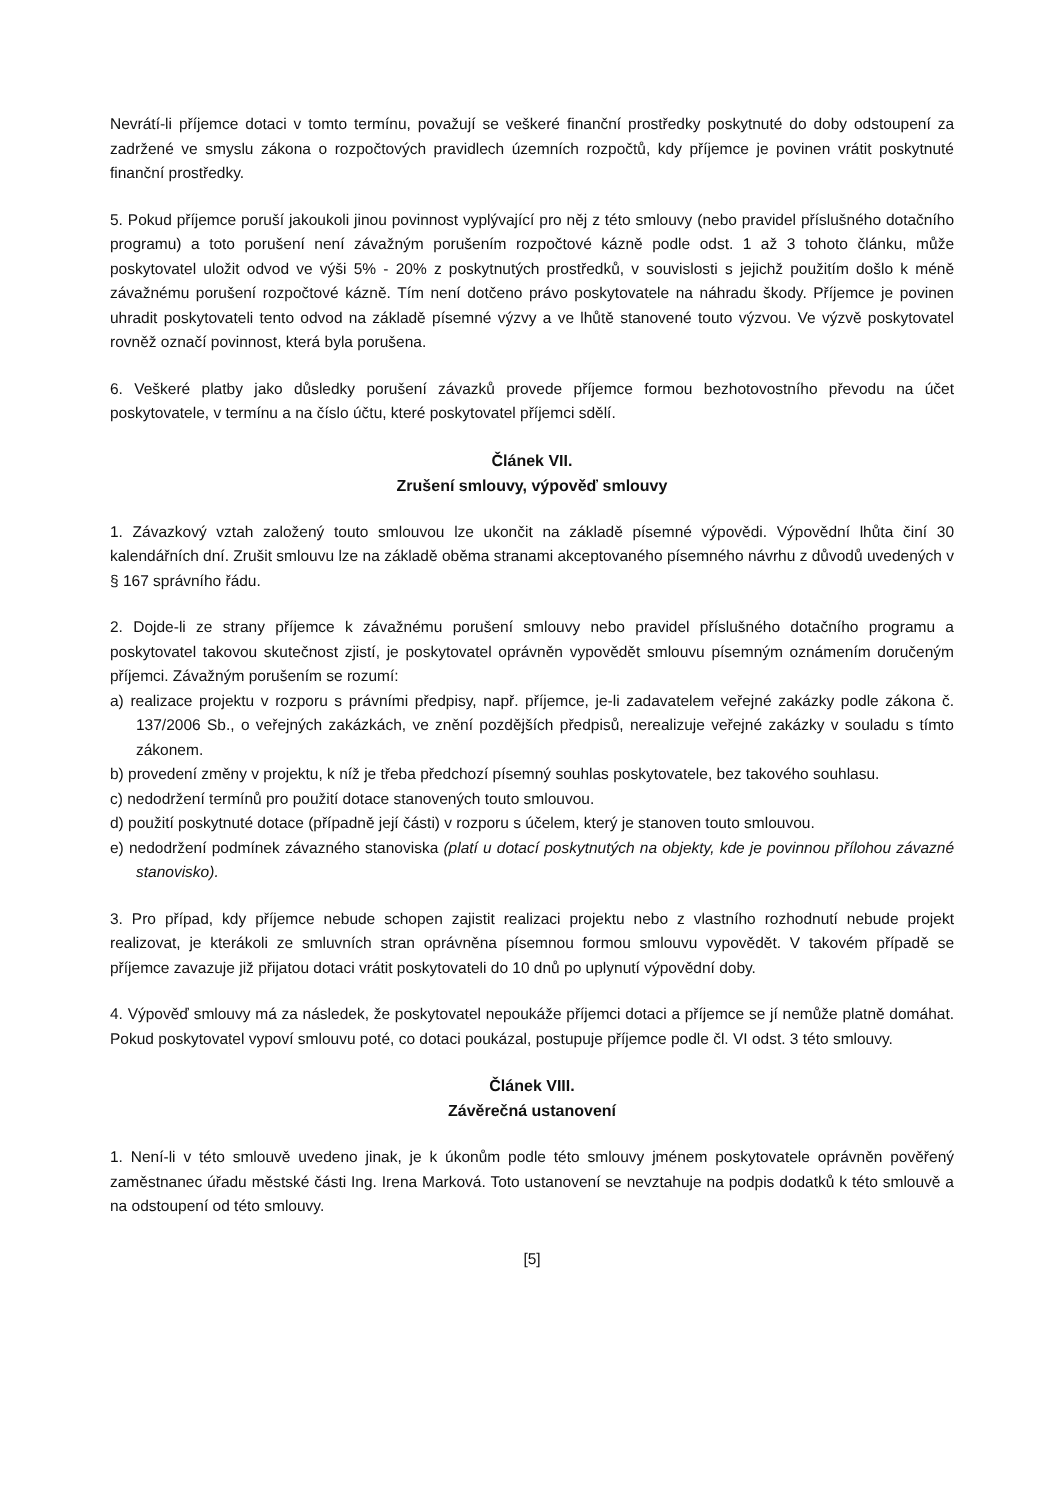Nevrátí-li příjemce dotaci v tomto termínu, považují se veškeré finanční prostředky poskytnuté do doby odstoupení za zadržené ve smyslu zákona o rozpočtových pravidlech územních rozpočtů, kdy příjemce je povinen vrátit poskytnuté finanční prostředky.
5. Pokud příjemce poruší jakoukoli jinou povinnost vyplývající pro něj z této smlouvy (nebo pravidel příslušného dotačního programu) a toto porušení není závažným porušením rozpočtové kázně podle odst. 1 až 3 tohoto článku, může poskytovatel uložit odvod ve výši 5% - 20% z poskytnutých prostředků, v souvislosti s jejichž použitím došlo k méně závažnému porušení rozpočtové kázně. Tím není dotčeno právo poskytovatele na náhradu škody. Příjemce je povinen uhradit poskytovateli tento odvod na základě písemné výzvy a ve lhůtě stanovené touto výzvou. Ve výzvě poskytovatel rovněž označí povinnost, která byla porušena.
6. Veškeré platby jako důsledky porušení závazků provede příjemce formou bezhotovostního převodu na účet poskytovatele, v termínu a na číslo účtu, které poskytovatel příjemci sdělí.
Článek VII.
Zrušení smlouvy, výpověď smlouvy
1. Závazkový vztah založený touto smlouvou lze ukončit na základě písemné výpovědi. Výpovědní lhůta činí 30 kalendářních dní. Zrušit smlouvu lze na základě oběma stranami akceptovaného písemného návrhu z důvodů uvedených v § 167 správního řádu.
2. Dojde-li ze strany příjemce k závažnému porušení smlouvy nebo pravidel příslušného dotačního programu a poskytovatel takovou skutečnost zjistí, je poskytovatel oprávněn vypovědět smlouvu písemným oznámením doručeným příjemci. Závažným porušením se rozumí:
a) realizace projektu v rozporu s právními předpisy, např. příjemce, je-li zadavatelem veřejné zakázky podle zákona č. 137/2006 Sb., o veřejných zakázkách, ve znění pozdějších předpisů, nerealizuje veřejné zakázky v souladu s tímto zákonem.
b) provedení změny v projektu, k níž je třeba předchozí písemný souhlas poskytovatele, bez takového souhlasu.
c) nedodržení termínů pro použití dotace stanovených touto smlouvou.
d) použití poskytnuté dotace (případně její části) v rozporu s účelem, který je stanoven touto smlouvou.
e) nedodržení podmínek závazného stanoviska (platí u dotací poskytnutých na objekty, kde je povinnou přílohou závazné stanovisko).
3. Pro případ, kdy příjemce nebude schopen zajistit realizaci projektu nebo z vlastního rozhodnutí nebude projekt realizovat, je kterákoli ze smluvních stran oprávněna písemnou formou smlouvu vypovědět. V takovém případě se příjemce zavazuje již přijatou dotaci vrátit poskytovateli do 10 dnů po uplynutí výpovědní doby.
4. Výpověď smlouvy má za následek, že poskytovatel nepoukáže příjemci dotaci a příjemce se jí nemůže platně domáhat. Pokud poskytovatel vypoví smlouvu poté, co dotaci poukázal, postupuje příjemce podle čl. VI odst. 3 této smlouvy.
Článek VIII.
Závěrečná ustanovení
1. Není-li v této smlouvě uvedeno jinak, je k úkonům podle této smlouvy jménem poskytovatele oprávněn pověřený zaměstnanec úřadu městské části Ing. Irena Marková. Toto ustanovení se nevztahuje na podpis dodatků k této smlouvě a na odstoupení od této smlouvy.
[5]